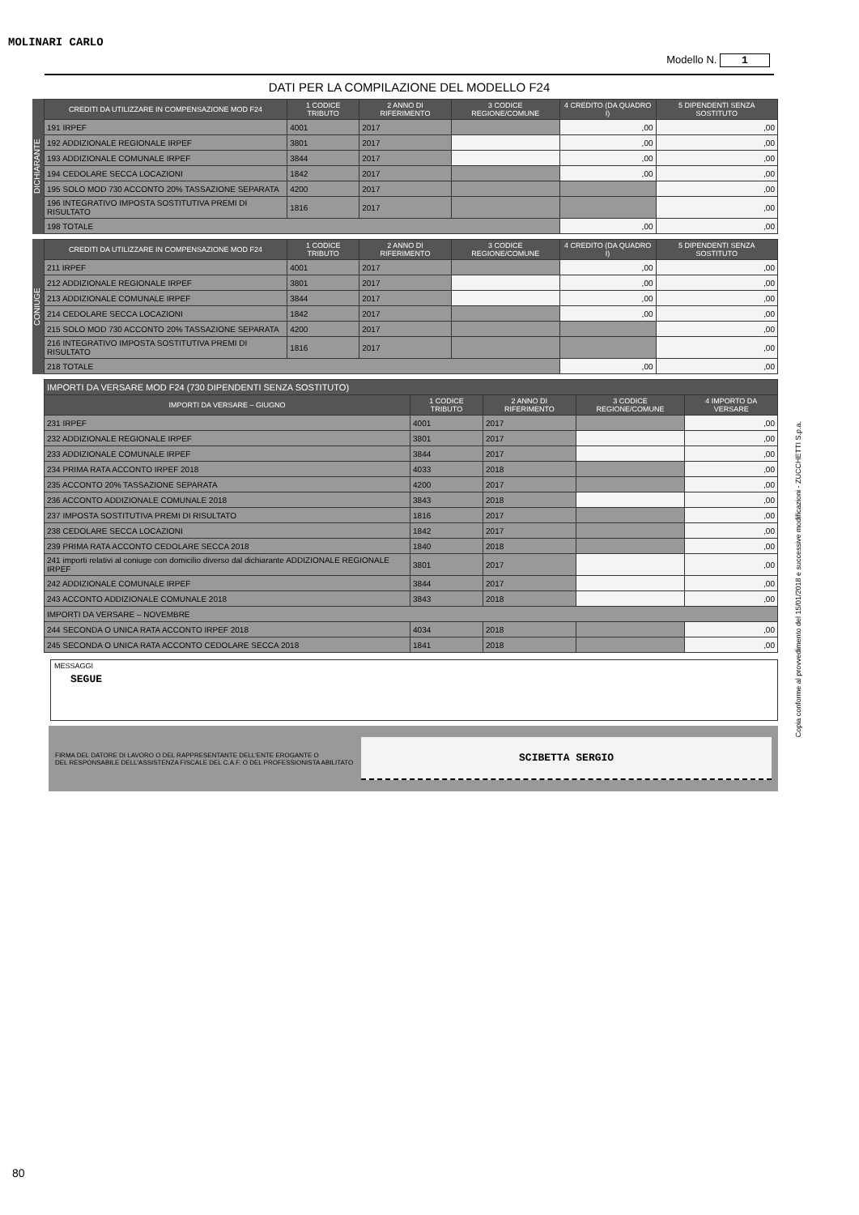MOLINARI CARLO
Modello N. 1
DATI PER LA COMPILAZIONE DEL MODELLO F24
DICHIARANTE
| CREDITI DA UTILIZZARE IN COMPENSAZIONE MOD F24 | 1 CODICE TRIBUTO | 2 ANNO DI RIFERIMENTO | 3 CODICE REGIONE/COMUNE | 4 CREDITO (DA QUADRO I) | 5 DIPENDENTI SENZA SOSTITUTO |
| --- | --- | --- | --- | --- | --- |
| 191 IRPEF | 4001 | 2017 | | ,00 | ,00 |
| 192 ADDIZIONALE REGIONALE IRPEF | 3801 | 2017 | | ,00 | ,00 |
| 193 ADDIZIONALE COMUNALE IRPEF | 3844 | 2017 | | ,00 | ,00 |
| 194 CEDOLARE SECCA LOCAZIONI | 1842 | 2017 | | ,00 | ,00 |
| 195 SOLO MOD 730 ACCONTO 20% TASSAZIONE SEPARATA | 4200 | 2017 | | | ,00 |
| 196 INTEGRATIVO IMPOSTA SOSTITUTIVA PREMI DI RISULTATO | 1816 | 2017 | | | ,00 |
| 198 TOTALE | | | | ,00 | ,00 |
CONIUGE
| CREDITI DA UTILIZZARE IN COMPENSAZIONE MOD F24 | 1 CODICE TRIBUTO | 2 ANNO DI RIFERIMENTO | 3 CODICE REGIONE/COMUNE | 4 CREDITO (DA QUADRO I) | 5 DIPENDENTI SENZA SOSTITUTO |
| --- | --- | --- | --- | --- | --- |
| 211 IRPEF | 4001 | 2017 | | ,00 | ,00 |
| 212 ADDIZIONALE REGIONALE IRPEF | 3801 | 2017 | | ,00 | ,00 |
| 213 ADDIZIONALE COMUNALE IRPEF | 3844 | 2017 | | ,00 | ,00 |
| 214 CEDOLARE SECCA LOCAZIONI | 1842 | 2017 | | ,00 | ,00 |
| 215 SOLO MOD 730 ACCONTO 20% TASSAZIONE SEPARATA | 4200 | 2017 | | | ,00 |
| 216 INTEGRATIVO IMPOSTA SOSTITUTIVA PREMI DI RISULTATO | 1816 | 2017 | | | ,00 |
| 218 TOTALE | | | | ,00 | ,00 |
| IMPORTI DA VERSARE MOD F24 (730 DIPENDENTI SENZA SOSTITUTO) | | | | |
| --- | --- | --- | --- | --- |
| IMPORTI DA VERSARE – GIUGNO | 1 CODICE TRIBUTO | 2 ANNO DI RIFERIMENTO | 3 CODICE REGIONE/COMUNE | 4 IMPORTO DA VERSARE |
| 231 IRPEF | 4001 | 2017 | | ,00 |
| 232 ADDIZIONALE REGIONALE IRPEF | 3801 | 2017 | | ,00 |
| 233 ADDIZIONALE COMUNALE IRPEF | 3844 | 2017 | | ,00 |
| 234 PRIMA RATA ACCONTO IRPEF 2018 | 4033 | 2018 | | ,00 |
| 235 ACCONTO 20% TASSAZIONE SEPARATA | 4200 | 2017 | | ,00 |
| 236 ACCONTO ADDIZIONALE COMUNALE 2018 | 3843 | 2018 | | ,00 |
| 237 IMPOSTA SOSTITUTIVA PREMI DI RISULTATO | 1816 | 2017 | | ,00 |
| 238 CEDOLARE SECCA LOCAZIONI | 1842 | 2017 | | ,00 |
| 239 PRIMA RATA ACCONTO CEDOLARE SECCA 2018 | 1840 | 2018 | | ,00 |
| 241 importi relativi al coniuge con domicilio diverso dal dichiarante ADDIZIONALE REGIONALE IRPEF | 3801 | 2017 | | ,00 |
| 242 ADDIZIONALE COMUNALE IRPEF | 3844 | 2017 | | ,00 |
| 243 ACCONTO ADDIZIONALE COMUNALE 2018 | 3843 | 2018 | | ,00 |
| IMPORTI DA VERSARE – NOVEMBRE | | | | |
| 244 SECONDA O UNICA RATA ACCONTO IRPEF 2018 | 4034 | 2018 | | ,00 |
| 245 SECONDA O UNICA RATA ACCONTO CEDOLARE SECCA 2018 | 1841 | 2018 | | ,00 |
MESSAGGI
SEGUE
FIRMA DEL DATORE DI LAVORO O DEL RAPPRESENTANTE DELL'ENTE EROGANTE O
DEL RESPONSABILE DELL'ASSISTENZA FISCALE DEL C.A.F. O DEL PROFESSIONISTA ABILITATO
SCIBETTA SERGIO
Copia conforme al provvedimento del 15/01/2018 e successive modificazioni - ZUCCHETTI S.p.a.
80